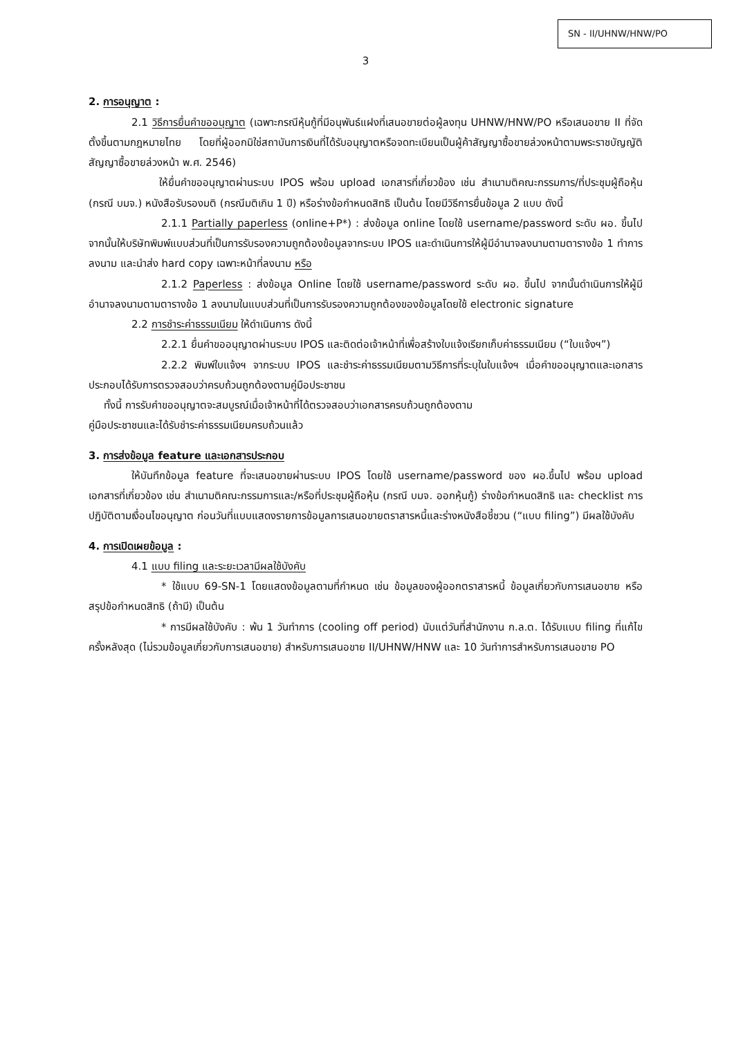SN - II/UHNW/HNW/PO
3
2. การอนุญาต :
2.1 วิธีการยื่นคำขออนุญาต (เฉพาะกรณีหุ้นกู้ที่มีอนุพันธ์แฝงที่เสนอขายต่อผู้ลงทุน UHNW/HNW/PO หรือเสนอขาย II ที่จัดตั้งขึ้นตามกฎหมายไทย โดยที่ผู้ออกมิใช่สถาบันการเงินที่ได้รับอนุญาตหรือจดทะเบียนเป็นผู้ค้าสัญญาซื้อขายล่วงหน้าตามพระราชบัญญัติสัญญาซื้อขายล่วงหน้า พ.ศ. 2546)
ให้ยื่นคำขออนุญาตผ่านระบบ IPOS พร้อม upload เอกสารที่เกี่ยวข้อง เช่น สำเนามติคณะกรรมการ/ที่ประชุมผู้ถือหุ้น (กรณี บมจ.) หนังสือรับรองมติ (กรณีมติเกิน 1 ปี) หรือร่างข้อกำหนดสิทธิ เป็นต้น โดยมีวิธีการยื่นข้อมูล 2 แบบ ดังนี้
2.1.1 Partially paperless (online+P*) : ส่งข้อมูล online โดยใช้ username/password ระดับ ผอ. ขึ้นไป จากนั้นให้บริษัทพิมพ์แบบส่วนที่เป็นการรับรองความถูกต้องข้อมูลจากระบบ IPOS และดำเนินการให้ผู้มีอำนาจลงนามตามตารางข้อ 1 ทำการลงนาม และนำส่ง hard copy เฉพาะหน้าที่ลงนาม หรือ
2.1.2 Paperless : ส่งข้อมูล Online โดยใช้ username/password ระดับ ผอ. ขึ้นไป จากนั้นดำเนินการให้ผู้มีอำนาจลงนามตามตารางข้อ 1 ลงนามในแบบส่วนที่เป็นการรับรองความถูกต้องของข้อมูลโดยใช้ electronic signature
2.2 การชำระค่าธรรมเนียม ให้ดำเนินการ ดังนี้
2.2.1 ยื่นคำขออนุญาตผ่านระบบ IPOS และติดต่อเจ้าหน้าที่เพื่อสร้างใบแจ้งเรียกเก็บค่าธรรมเนียม (“ใบแจ้งฯ”)
2.2.2 พิมพ์ใบแจ้งฯ จากระบบ IPOS และชำระค่าธรรมเนียมตามวิธีการที่ระบุในใบแจ้งฯ เมื่อคำขออนุญาตและเอกสารประกอบได้รับการตรวจสอบว่าครบถ้วนถูกต้องตามคู่มือประชาชน
ทั้งนี้ การรับคำขออนุญาตจะสมบูรณ์เมื่อเจ้าหน้าที่ได้ตรวจสอบว่าเอกสารครบถ้วนถูกต้องตาม
คู่มือประชาชนและได้รับชำระค่าธรรมเนียมครบถ้วนแล้ว
3. การส่งข้อมูล feature และเอกสารประกอบ
ให้บันทึกข้อมูล feature ที่จะเสนอขายผ่านระบบ IPOS โดยใช้ username/password ของ ผอ.ขึ้นไป พร้อม upload เอกสารที่เกี่ยวข้อง เช่น สำเนามติคณะกรรมการและ/หรือที่ประชุมผู้ถือหุ้น (กรณี บมจ. ออกหุ้นกู้) ร่างข้อกำหนดสิทธิ และ checklist การปฏิบัติตามเงื่อนไขอนุญาต ก่อนวันที่แบบแสดงรายการข้อมูลการเสนอขายตราสารหนี้และร่างหนังสือชี้ชวน (“แบบ filing”) มีผลใช้บังคับ
4. การเปิดเผยข้อมูล :
4.1 แบบ filing และระยะเวลามีผลใช้บังคับ
* ใช้แบบ 69-SN-1 โดยแสดงข้อมูลตามที่กำหนด เช่น ข้อมูลของผู้ออกตราสารหนี้ ข้อมูลเกี่ยวกับการเสนอขาย หรือสรุปข้อกำหนดสิทธิ (ถ้ามี) เป็นต้น
* การมีผลใช้บังคับ : พ้น 1 วันทำการ (cooling off period) นับแต่วันที่สำนักงาน ก.ล.ต. ได้รับแบบ filing ที่แก้ไขครั้งหลังสุด (ไม่รวมข้อมูลเกี่ยวกับการเสนอขาย) สำหรับการเสนอขาย II/UHNW/HNW และ 10 วันทำการสำหรับการเสนอขาย PO